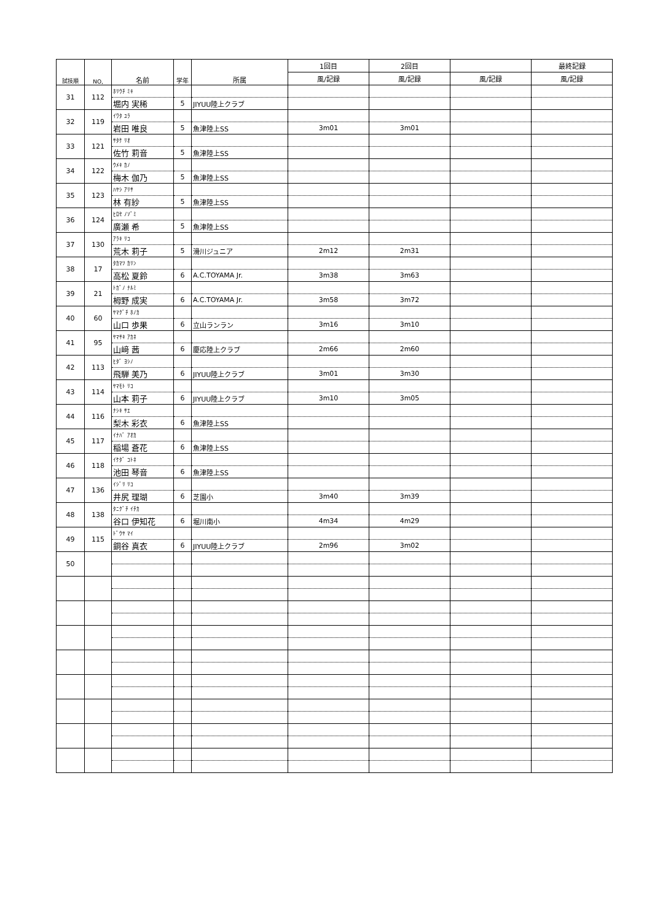| 試技順 | NO, | 名前 | 学年 | 所属 | 1回目 | 2回目 | | 最終記録 |
| --- | --- | --- | --- | --- | --- | --- | --- | --- |
| | | | | | 風/記録 | 風/記録 | 風/記録 | 風/記録 |
| 31 | 112 | ﾎﾘｳﾁ ﾐｷ | | | | | | |
| | | 堀内 実稀 | 5 | JIYUU陸上クラブ | | | | |
| 32 | 119 | ｲﾜﾀ ﾕﾗ | | | | | | |
| | | 岩田 唯良 | 5 | 魚津陸上SS | 3m01 | 3m01 | | |
| 33 | 121 | ｻﾀｹ ﾘｵ | | | | | | |
| | | 佐竹 莉音 | 5 | 魚津陸上SS | | | | |
| 34 | 122 | ｳﾒｷ ｶﾉ | | | | | | |
| | | 梅木 伽乃 | 5 | 魚津陸上SS | | | | |
| 35 | 123 | ﾊﾔｼ ｱﾘｻ | | | | | | |
| | | 林 有紗 | 5 | 魚津陸上SS | | | | |
| 36 | 124 | ﾋﾛｾ ﾉｿﾞﾐ | | | | | | |
| | | 廣瀬 希 | 5 | 魚津陸上SS | | | | |
| 37 | 130 | ｱﾗｷ ﾘｺ | | | | | | |
| | | 荒木 莉子 | 5 | 滑川ジュニア | 2m12 | 2m31 | | |
| 38 | 17 | ﾀｶﾏﾂ ｶﾘﾝ | | | | | | |
| | | 高松 夏鈴 | 6 | A.C.TOYAMA Jr. | 3m38 | 3m63 | | |
| 39 | 21 | ﾄｶﾞﾉ ﾅﾙﾐ | | | | | | |
| | | 栂野 成実 | 6 | A.C.TOYAMA Jr. | 3m58 | 3m72 | | |
| 40 | 60 | ﾔﾏｸﾞﾁ ﾎﾉｶ | | | | | | |
| | | 山口 歩果 | 6 | 立山ランラン | 3m16 | 3m10 | | |
| 41 | 95 | ﾔﾏｻｷ ｱｶﾈ | | | | | | |
| | | 山﨑 茜 | 6 | 慶応陸上クラブ | 2m66 | 2m60 | | |
| 42 | 113 | ﾋﾀﾞ ﾖｼﾉ | | | | | | |
| | | 飛騨 美乃 | 6 | JIYUU陸上クラブ | 3m01 | 3m30 | | |
| 43 | 114 | ﾔﾏﾓﾄ ﾘｺ | | | | | | |
| | | 山本 莉子 | 6 | JIYUU陸上クラブ | 3m10 | 3m05 | | |
| 44 | 116 | ﾅｼｷ ｻｴ | | | | | | |
| | | 梨木 彩衣 | 6 | 魚津陸上SS | | | | |
| 45 | 117 | ｲﾅﾊﾞ ｱｵｶ | | | | | | |
| | | 稲場 蒼花 | 6 | 魚津陸上SS | | | | |
| 46 | 118 | ｲｹﾀﾞ ｺﾄﾈ | | | | | | |
| | | 池田 琴音 | 6 | 魚津陸上SS | | | | |
| 47 | 136 | ｲｼﾞﾘ ﾘｺ | | | | | | |
| | | 井尻 理瑚 | 6 | 芝園小 | 3m40 | 3m39 | | |
| 48 | 138 | ﾀﾆｸﾞﾁ ｲﾁｶ | | | | | | |
| | | 谷口 伊知花 | 6 | 堀川南小 | 4m34 | 4m29 | | |
| 49 | 115 | ﾄﾞｳﾔ ﾏｲ | | | | | | |
| | | 銅谷 真衣 | 6 | JIYUU陸上クラブ | 2m96 | 3m02 | | |
| 50 | | | | | | | | |